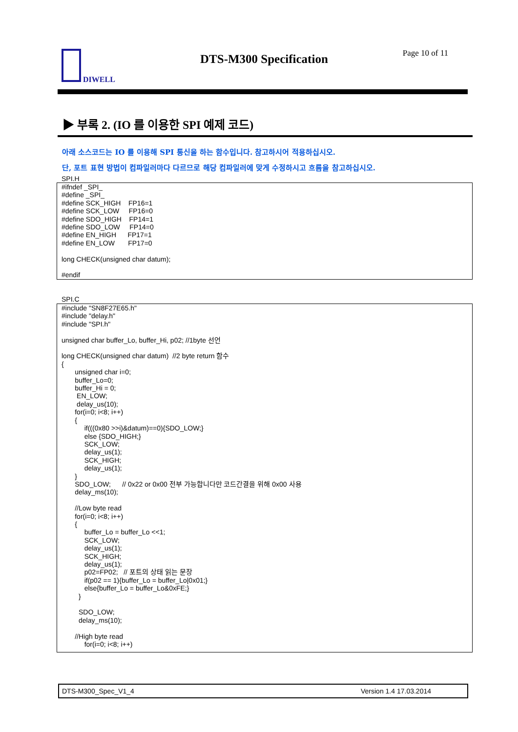DIWELL DTS-M300 Specification Page 10 of 11
▶ 부록 2. (IO 를 이용한 SPI 예제 코드)
아래 소스코드는 IO 를 이용해 SPI 통신을 하는 함수입니다. 참고하시어 적용하십시오.
단, 포트 표현 방법이 컴파일러마다 다르므로 해당 컴파일러에 맞게 수정하시고 흐름을 참고하십시오.
SPI.H
#ifndef _SPI_ #define _SPI_ #define SCK_HIGH FP16=1 #define SCK_LOW FP16=0 #define SDO_HIGH FP14=1 #define SDO_LOW FP14=0 #define EN_HIGH FP17=1 #define EN_LOW FP17=0 long CHECK(unsigned char datum); #endif
SPI.C
#include "SN8F27E65.h" #include "delay.h" #include "SPI.h" unsigned char buffer_Lo, buffer_Hi, p02; //1byte 선언 long CHECK(unsigned char datum) //2 byte return 함수 { unsigned char i=0; buffer_Lo=0; buffer_Hi = 0; EN_LOW; delay_us(10); for(i=0; i<8; i++) { if(((0x80 >>i)&datum)==0){SDO_LOW;} else {SDO_HIGH;} SCK_LOW; delay_us(1); SCK_HIGH; delay_us(1); } SDO_LOW; // 0x22 or 0x00 전부 가능합니다만 코드간결을 위해 0x00 사용 delay_ms(10); //Low byte read for(i=0; i<8; i++) { buffer_Lo = buffer_Lo <<1; SCK_LOW; delay_us(1); SCK_HIGH; delay_us(1); p02=FP02; // 포트의 상태 읽는 문장 if(p02 == 1){buffer_Lo = buffer_Lo|0x01;} else{buffer_Lo = buffer_Lo&0xFE;} } SDO_LOW; delay_ms(10); //High byte read for(i=0; i<8; i++)
DTS-M300_Spec_V1_4 Version 1.4 17.03.2014